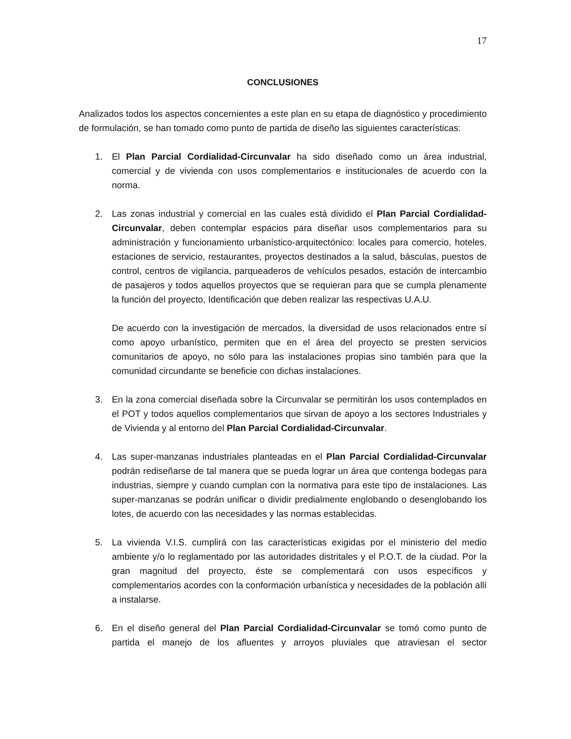17
CONCLUSIONES
Analizados todos los aspectos concernientes a este plan en su etapa de diagnóstico y procedimiento de formulación, se han tomado como punto de partida de diseño las siguientes características:
1. El Plan Parcial Cordialidad-Circunvalar ha sido diseñado como un área industrial, comercial y de vivienda con usos complementarios e institucionales de acuerdo con la norma.
2. Las zonas industrial y comercial en las cuales está dividido el Plan Parcial Cordialidad-Circunvalar, deben contemplar espacios para diseñar usos complementarios para su administración y funcionamiento urbanístico-arquitectónico: locales para comercio, hoteles, estaciones de servicio, restaurantes, proyectos destinados a la salud, básculas, puestos de control, centros de vigilancia, parqueaderos de vehículos pesados, estación de intercambio de pasajeros y todos aquellos proyectos que se requieran para que se cumpla plenamente la función del proyecto, Identificación que deben realizar las respectivas U.A.U.
De acuerdo con la investigación de mercados, la diversidad de usos relacionados entre sí como apoyo urbanístico, permiten que en el área del proyecto se presten servicios comunitarios de apoyo, no sólo para las instalaciones propias sino también para que la comunidad circundante se beneficie con dichas instalaciones.
3. En la zona comercial diseñada sobre la Circunvalar se permitirán los usos contemplados en el POT y todos aquellos complementarios que sirvan de apoyo a los sectores Industriales y de Vivienda y al entorno del Plan Parcial Cordialidad-Circunvalar.
4. Las super-manzanas industriales planteadas en el Plan Parcial Cordialidad-Circunvalar podrán rediseñarse de tal manera que se pueda lograr un área que contenga bodegas para industrias, siempre y cuando cumplan con la normativa para este tipo de instalaciones. Las super-manzanas se podrán unificar o dividir predialmente englobando o desenglobando los lotes, de acuerdo con las necesidades y las normas establecidas.
5. La vivienda V.I.S. cumplirá con las características exigidas por el ministerio del medio ambiente y/o lo reglamentado por las autoridades distritales y el P.O.T. de la ciudad. Por la gran magnitud del proyecto, éste se complementará con usos específicos y complementarios acordes con la conformación urbanística y necesidades de la población allí a instalarse.
6. En el diseño general del Plan Parcial Cordialidad-Circunvalar se tomó como punto de partida el manejo de los afluentes y arroyos pluviales que atraviesan el sector